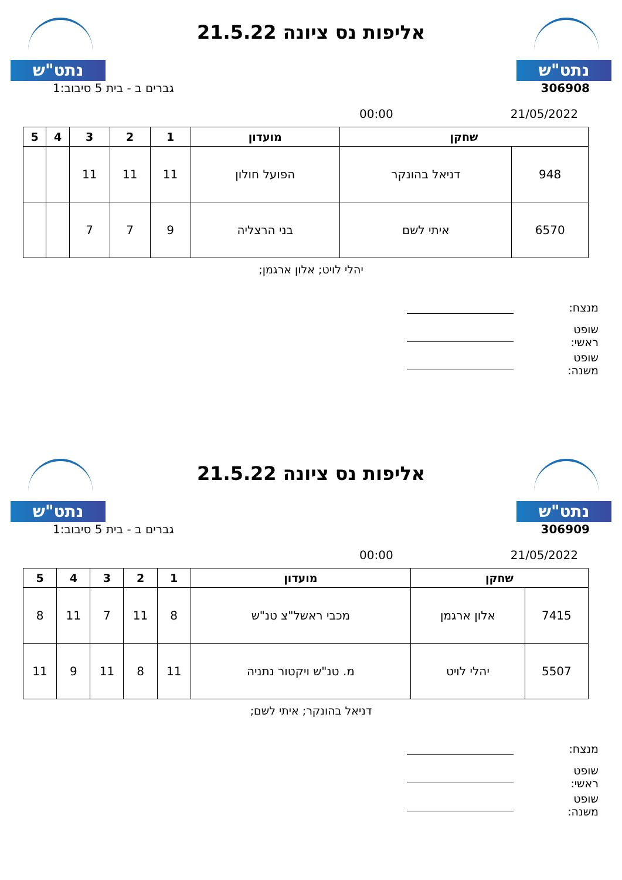נתט"ש
אליפות נס ציונה 21.5.22
נתט"ש
306908 גברים ב - בית 5 סיבוב:1
21/05/2022 00:00
| שחקן | | מועדון | 1 | 2 | 3 | 4 | 5 |
| --- | --- | --- | --- | --- | --- | --- | --- |
| 948 | דניאל בהונקר | הפועל חולון | 11 | 11 | 11 | | |
| 6570 | איתי לשם | בני הרצליה | 9 | 7 | 7 | | |
יהלי לויט; אלון ארגמן;
מנצח:
שופט ראשי:
שופט משנה:
נתט"ש
אליפות נס ציונה 21.5.22
נתט"ש
306909 גברים ב - בית 5 סיבוב:1
21/05/2022 00:00
| שחקן | | מועדון | 1 | 2 | 3 | 4 | 5 |
| --- | --- | --- | --- | --- | --- | --- | --- |
| 7415 | אלון ארגמן | מכבי ראשל"צ טנ"ש | 8 | 11 | 7 | 11 | 8 |
| 5507 | יהלי לויט | מ. טנ"ש ויקטור נתניה | 11 | 8 | 11 | 9 | 11 |
דניאל בהונקר; איתי לשם;
מנצח:
שופט ראשי:
שופט משנה: